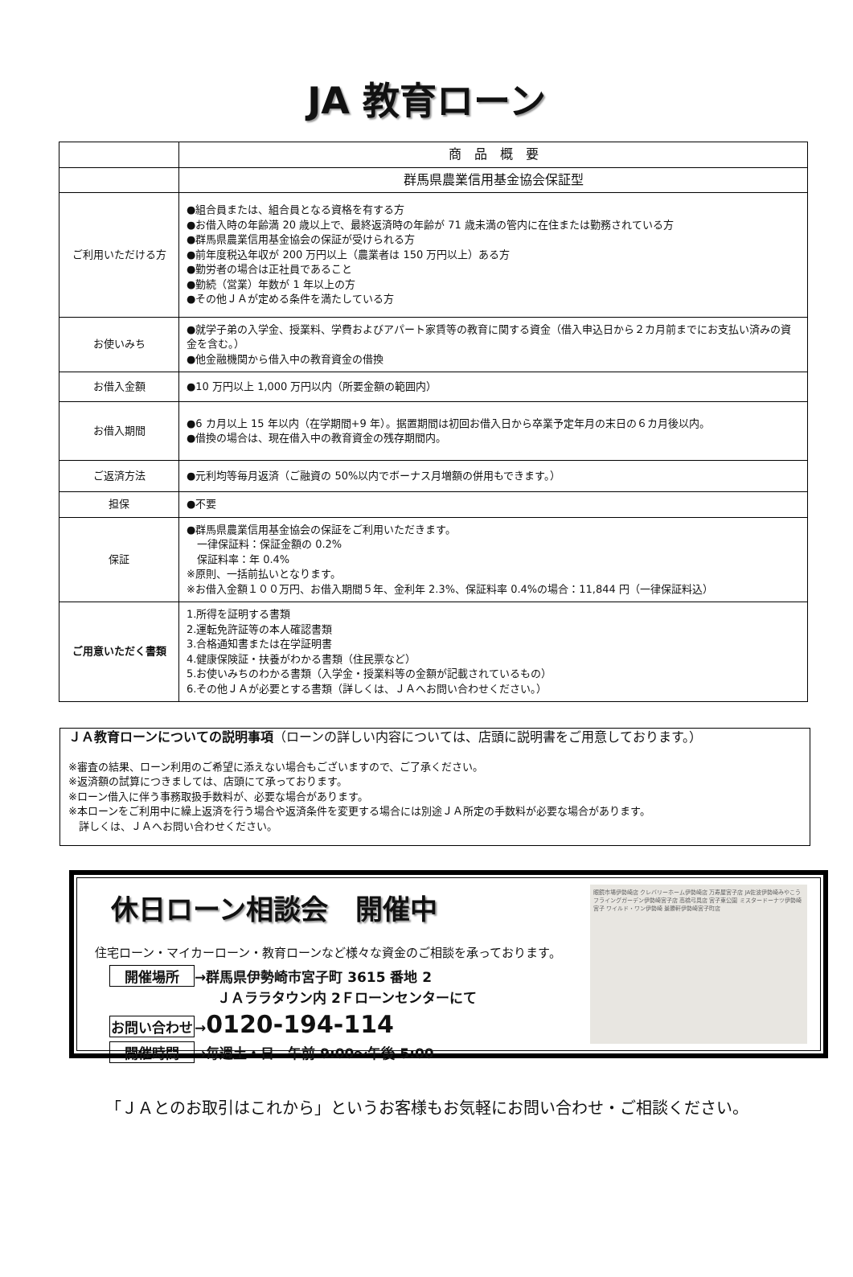JA 教育ローン
| | 商 品 概 要 |
| | 群馬県農業信用基金協会保証型 |
| ご利用いただける方 | ●組合員または、組合員となる資格を有する方 ●お借入時の年齢満 20 歳以上で、最終返済時の年齢が 71 歳未満の管内に在住または勤務されている方 ●群馬県農業信用基金協会の保証が受けられる方 ●前年度税込年収が 200 万円以上（農業者は 150 万円以上）ある方 ●勤労者の場合は正社員であること ●勤続（営業）年数が 1 年以上の方 ●その他ＪＡが定める条件を満たしている方 |
| お使いみち | ●就学子弟の入学金、授業料、学費およびアパート家賃等の教育に関する資金（借入申込日から２カ月前までにお支払い済みの資金を含む。） ●他金融機関から借入中の教育資金の借換 |
| お借入金額 | ●10 万円以上 1,000 万円以内（所要金額の範囲内） |
| お借入期間 | ●6 カ月以上 15 年以内（在学期間+9 年）。据置期間は初回お借入日から卒業予定年月の末日の６カ月後以内。 ●借換の場合は、現在借入中の教育資金の残存期間内。 |
| ご返済方法 | ●元利均等毎月返済（ご融資の 50%以内でボーナス月増額の併用もできます。） |
| 担保 | ●不要 |
| 保証 | ●群馬県農業信用基金協会の保証をご利用いただきます。 一律保証料：保証金額の 0.2% 保証料率：年 0.4% ※原則、一括前払いとなります。 ※お借入金額１００万円、お借入期間５年、金利年 2.3%、保証料率 0.4%の場合：11,844 円（一律保証料込） |
| ご用意いただく書類 | 1.所得を証明する書類 2.運転免許証等の本人確認書類 3.合格通知書または在学証明書 4.健康保険証・扶養がわかる書類（住民票など） 5.お使いみちのわかる書類（入学金・授業料等の金額が記載されているもの） 6.その他ＪＡが必要とする書類（詳しくは、ＪＡへお問い合わせください。） |
ＪＡ教育ローンについての説明事項（ローンの詳しい内容については、店頭に説明書をご用意しております。）
※審査の結果、ローン利用のご希望に添えない場合もございますので、ご了承ください。
※返済額の試算につきましては、店頭にて承っております。
※ローン借入に伴う事務取扱手数料が、必要な場合があります。
※本ローンをご利用中に繰上返済を行う場合や返済条件を変更する場合には別途ＪＡ所定の手数料が必要な場合があります。
　詳しくは、ＪＡへお問い合わせください。
休日ローン相談会　開催中
住宅ローン・マイカーローン・教育ローンなど様々な資金のご相談を承っております。
開催場所 →群馬県伊勢崎市宮子町 3615 番地 2
ＪＡララタウン内 2Ｆローンセンターにて
お問い合わせ →0120-194-114
開催時間 →毎週土・日　午前 9:00～午後 5:00
眼鏡市場伊勢崎店 クレバリーホーム伊勢崎店 万寿屋宮子店 JA佐波伊勢崎みやこう フライングガーデン伊勢崎宮子店 高橋弓具店 宮子東公園 ミスタードーナツ伊勢崎宮子 ワイルド・ワン伊勢崎 景勝軒伊勢崎宮子町店
「ＪＡとのお取引はこれから」というお客様もお気軽にお問い合わせ・ご相談ください。